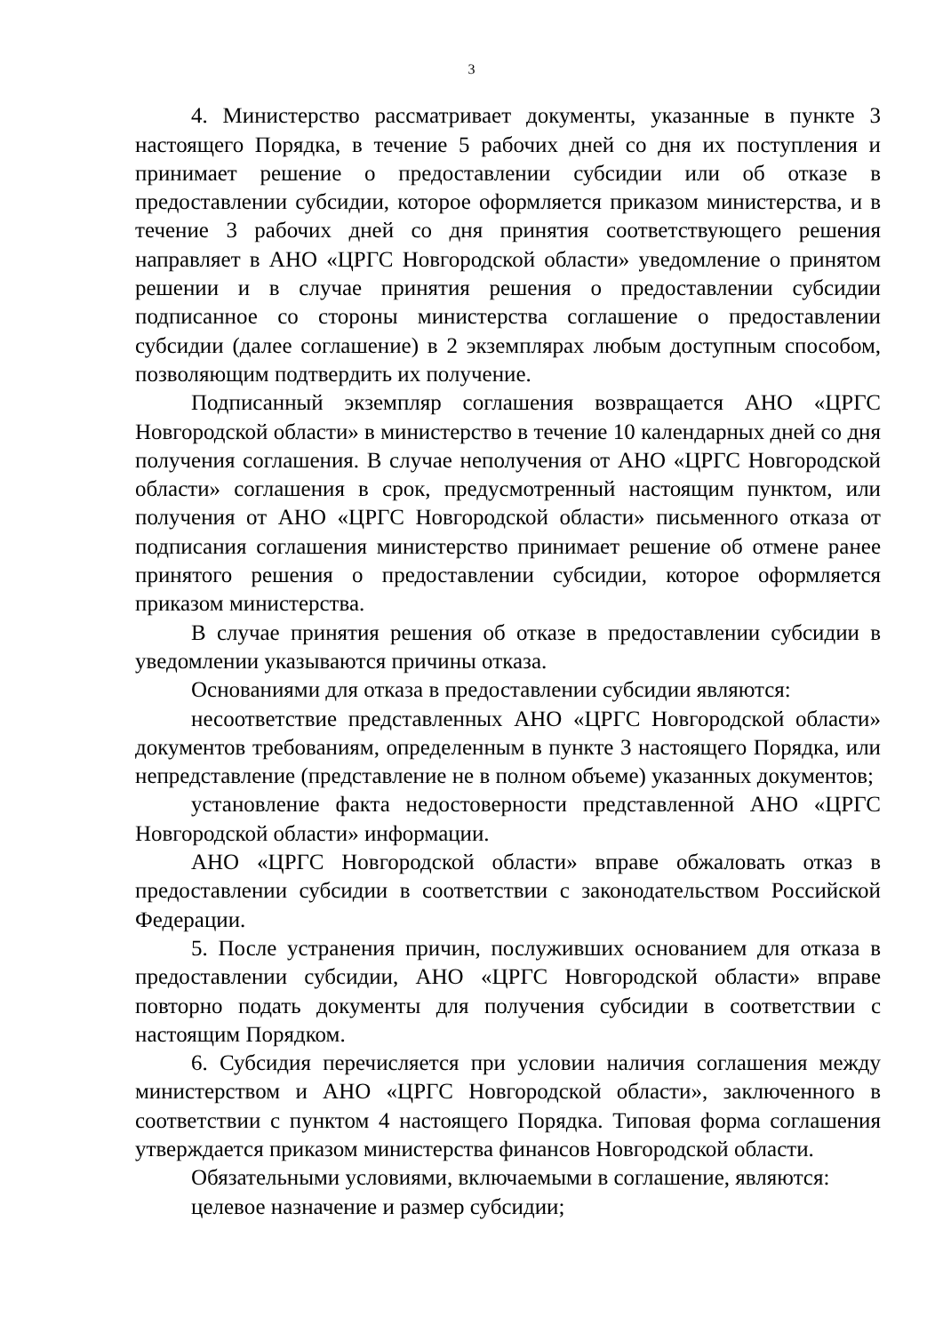3
4. Министерство рассматривает документы, указанные в пункте 3 настоящего Порядка, в течение 5 рабочих дней со дня их поступления и принимает решение о предоставлении субсидии или об отказе в предоставлении субсидии, которое оформляется приказом министерства, и в течение 3 рабочих дней со дня принятия соответствующего решения направляет в АНО «ЦРГС Новгородской области» уведомление о принятом решении и в случае принятия решения о предоставлении субсидии подписанное со стороны министерства соглашение о предоставлении субсидии (далее соглашение) в 2 экземплярах любым доступным способом, позволяющим подтвердить их получение.
Подписанный экземпляр соглашения возвращается АНО «ЦРГС Новгородской области» в министерство в течение 10 календарных дней со дня получения соглашения. В случае неполучения от АНО «ЦРГС Новгородской области» соглашения в срок, предусмотренный настоящим пунктом, или получения от АНО «ЦРГС Новгородской области» письменного отказа от подписания соглашения министерство принимает решение об отмене ранее принятого решения о предоставлении субсидии, которое оформляется приказом министерства.
В случае принятия решения об отказе в предоставлении субсидии в уведомлении указываются причины отказа.
Основаниями для отказа в предоставлении субсидии являются:
несоответствие представленных АНО «ЦРГС Новгородской области» документов требованиям, определенным в пункте 3 настоящего Порядка, или непредставление (представление не в полном объеме) указанных документов;
установление факта недостоверности представленной АНО «ЦРГС Новгородской области» информации.
АНО «ЦРГС Новгородской области» вправе обжаловать отказ в предоставлении субсидии в соответствии с законодательством Российской Федерации.
5. После устранения причин, послуживших основанием для отказа в предоставлении субсидии, АНО «ЦРГС Новгородской области» вправе повторно подать документы для получения субсидии в соответствии с настоящим Порядком.
6. Субсидия перечисляется при условии наличия соглашения между министерством и АНО «ЦРГС Новгородской области», заключенного в соответствии с пунктом 4 настоящего Порядка. Типовая форма соглашения утверждается приказом министерства финансов Новгородской области.
Обязательными условиями, включаемыми в соглашение, являются:
целевое назначение и размер субсидии;